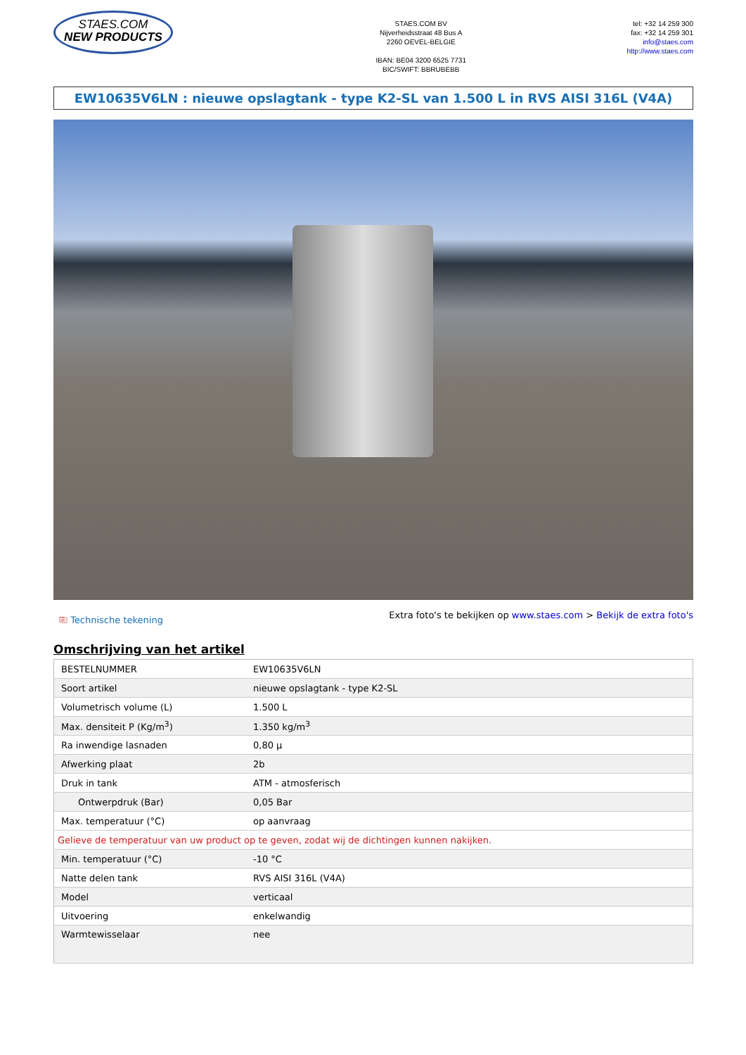STAES.COM
NEW PRODUCTS
STAES.COM BV
Nijverheidsstraat 48 Bus A
2260 OEVEL-BELGIE
IBAN: BE04 3200 6525 7731
BIC/SWIFT: BBRUBEBB
tel: +32 14 259 300
fax: +32 14 259 301
info@staes.com
http://www.staes.com
EW10635V6LN : nieuwe opslagtank - type K2-SL van 1.500 L in RVS AISI 316L (V4A)
⎘ Technische tekening Extra foto's te bekijken op www.staes.com > Bekijk de extra foto's
Omschrijving van het artikel
| BESTELNUMMER | EW10635V6LN |
| Soort artikel | nieuwe opslagtank - type K2-SL |
| Volumetrisch volume (L) | 1.500 L |
| Max. densiteit P (Kg/m<sup>3</sup>) | 1.350 kg/m<sup>3</sup> |
| Ra inwendige lasnaden | 0,80 µ |
| Afwerking plaat | 2b |
| Druk in tank | ATM - atmosferisch |
| Ontwerpdruk (Bar) | 0,05 Bar |
| Max. temperatuur (°C) | op aanvraag |
| Gelieve de temperatuur van uw product op te geven, zodat wij de dichtingen kunnen nakijken. | |
| Min. temperatuur (°C) | -10 °C |
| Natte delen tank | RVS AISI 316L (V4A) |
| Model | verticaal |
| Uitvoering | enkelwandig |
| Warmtewisselaar | nee |